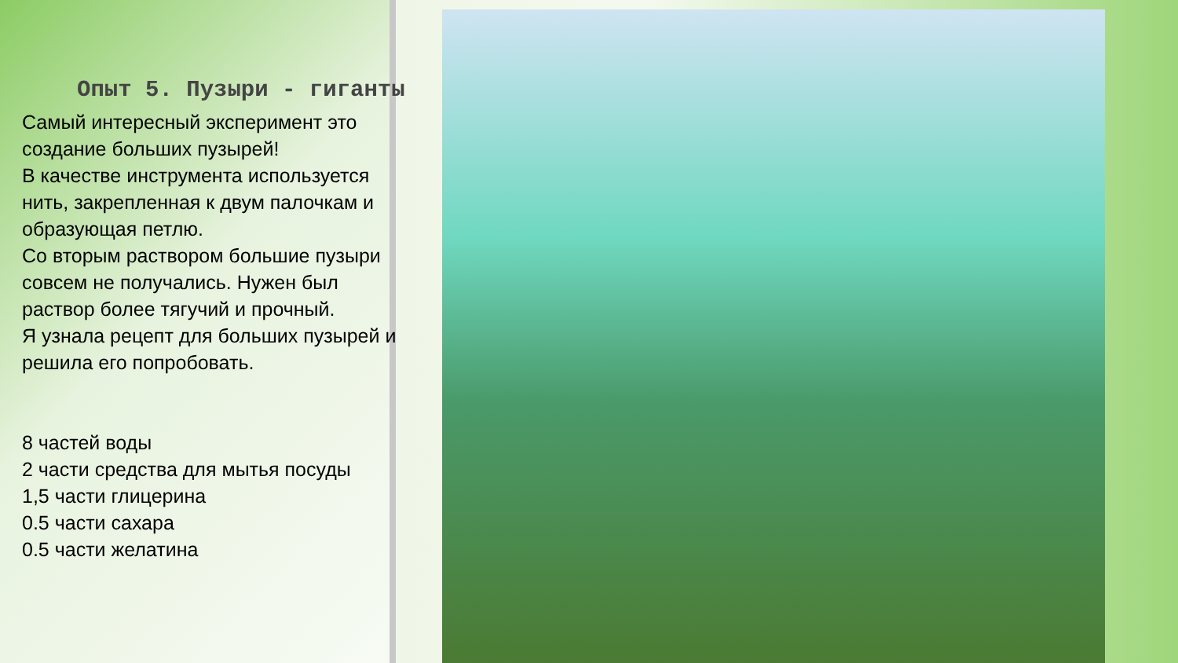Опыт 5. Пузыри - гиганты
Самый интересный эксперимент это создание больших пузырей!
В качестве инструмента используется нить, закрепленная к двум палочкам и образующая петлю.
Со вторым раствором большие пузыри совсем не получались. Нужен был раствор более тягучий и прочный.
Я узнала рецепт для больших пузырей и решила его попробовать.
8 частей воды
2 части средства для мытья посуды
1,5 части глицерина
0.5 части сахара
0.5 части желатина